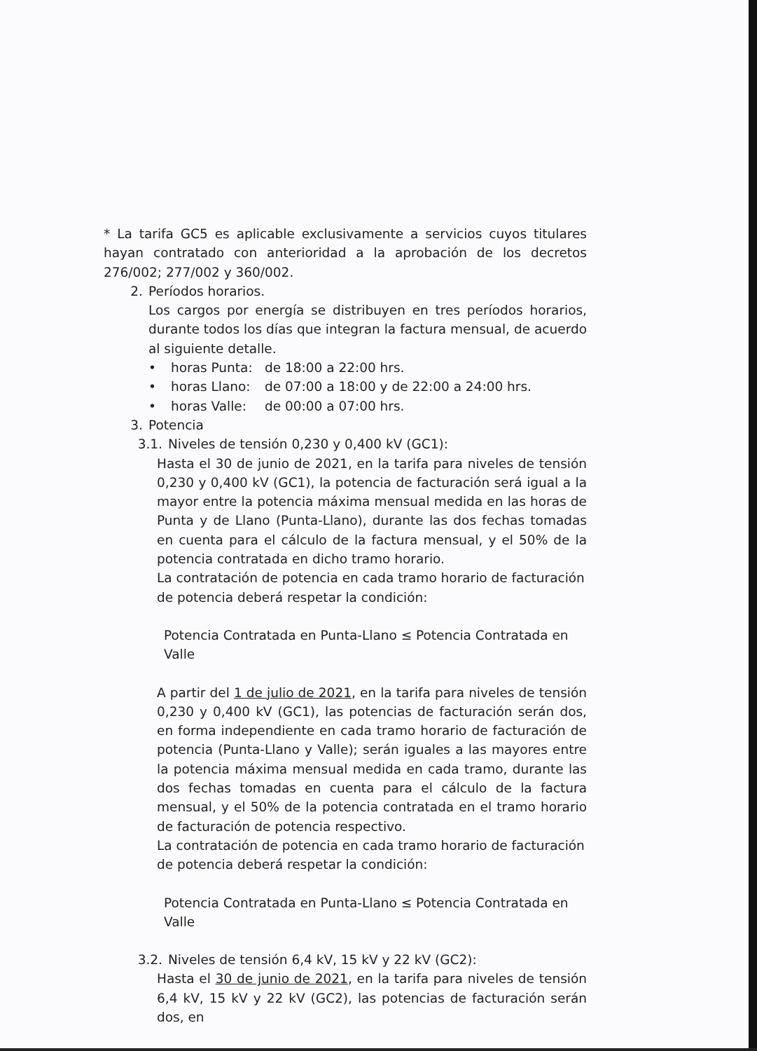* La tarifa GC5 es aplicable exclusivamente a servicios cuyos titulares hayan contratado con anterioridad a la aprobación de los decretos 276/002; 277/002 y 360/002.
2. Períodos horarios.
Los cargos por energía se distribuyen en tres períodos horarios, durante todos los días que integran la factura mensual, de acuerdo al siguiente detalle.
• horas Punta: de 18:00 a 22:00 hrs.
• horas Llano: de 07:00 a 18:00 y de 22:00 a 24:00 hrs.
• horas Valle: de 00:00 a 07:00 hrs.
3. Potencia
3.1. Niveles de tensión 0,230 y 0,400 kV (GC1):
Hasta el 30 de junio de 2021, en la tarifa para niveles de tensión 0,230 y 0,400 kV (GC1), la potencia de facturación será igual a la mayor entre la potencia máxima mensual medida en las horas de Punta y de Llano (Punta-Llano), durante las dos fechas tomadas en cuenta para el cálculo de la factura mensual, y el 50% de la potencia contratada en dicho tramo horario.
La contratación de potencia en cada tramo horario de facturación de potencia deberá respetar la condición:
Potencia Contratada en Punta-Llano ≤ Potencia Contratada en Valle
A partir del 1 de julio de 2021, en la tarifa para niveles de tensión 0,230 y 0,400 kV (GC1), las potencias de facturación serán dos, en forma independiente en cada tramo horario de facturación de potencia (Punta-Llano y Valle); serán iguales a las mayores entre la potencia máxima mensual medida en cada tramo, durante las dos fechas tomadas en cuenta para el cálculo de la factura mensual, y el 50% de la potencia contratada en el tramo horario de facturación de potencia respectivo.
La contratación de potencia en cada tramo horario de facturación de potencia deberá respetar la condición:
Potencia Contratada en Punta-Llano ≤ Potencia Contratada en Valle
3.2. Niveles de tensión 6,4 kV, 15 kV y 22 kV (GC2):
Hasta el 30 de junio de 2021, en la tarifa para niveles de tensión 6,4 kV, 15 kV y 22 kV (GC2), las potencias de facturación serán dos, en